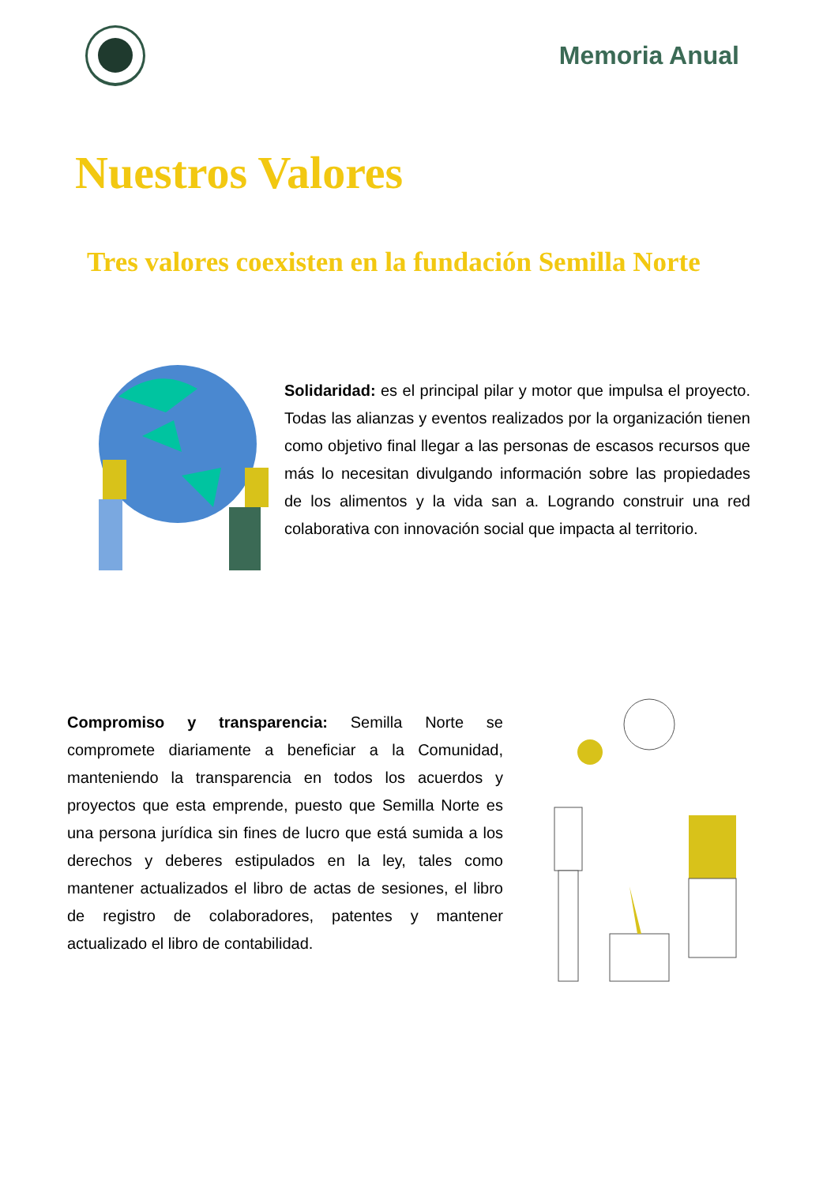Memoria Anual
Nuestros Valores
Tres valores coexisten en la fundación Semilla Norte
Solidaridad: es el principal pilar y motor que impulsa el proyecto. Todas las alianzas y eventos realizados por la organización tienen como objetivo final llegar a las personas de escasos recursos que más lo necesitan divulgando información sobre las propiedades de los alimentos y la vida san a. Logrando construir una red colaborativa con innovación social que impacta al territorio.
Compromiso y transparencia: Semilla Norte se compromete diariamente a beneficiar a la Comunidad, manteniendo la transparencia en todos los acuerdos y proyectos que esta emprende, puesto que Semilla Norte es una persona jurídica sin fines de lucro que está sumida a los derechos y deberes estipulados en la ley, tales como mantener actualizados el libro de actas de sesiones, el libro de registro de colaboradores, patentes y mantener actualizado el libro de contabilidad.